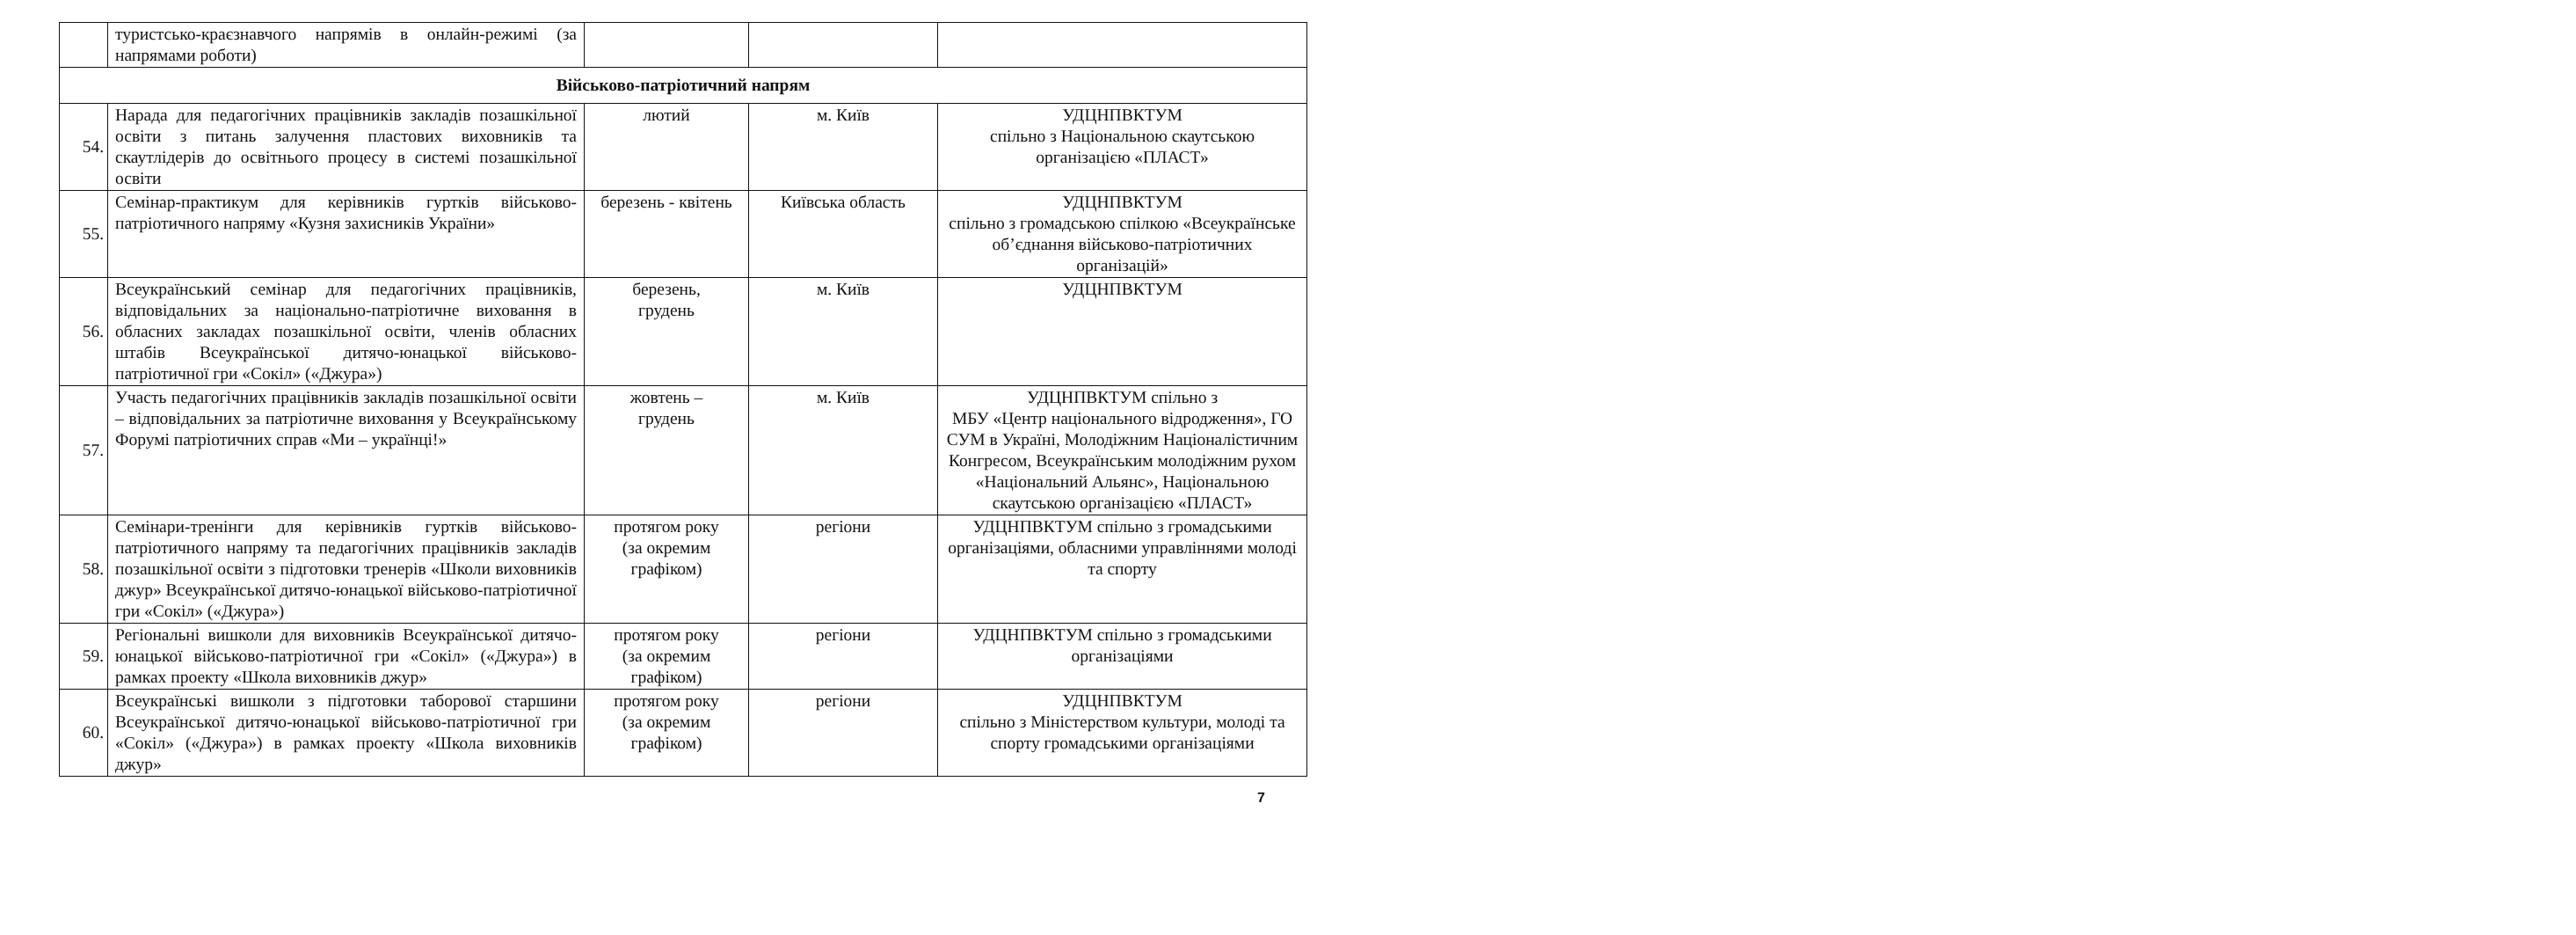| | туристсько-краєзнавчого напрямів в онлайн-режимі (за напрямами роботи) | | | |
| Військово-патріотичний напрям | | | | |
| 54. | Нарада для педагогічних працівників закладів позашкільної освіти з питань залучення пластових виховників та скаутлідерів до освітнього процесу в системі позашкільної освіти | лютий | м. Київ | УДЦНПВКТУМ спільно з Національною скаутською організацією «ПЛАСТ» |
| 55. | Семінар-практикум для керівників гуртків військово-патріотичного напряму «Кузня захисників України» | березень - квітень | Київська область | УДЦНПВКТУМ спільно з громадською спілкою «Всеукраїнське об’єднання військово-патріотичних організацій» |
| 56. | Всеукраїнський семінар для педагогічних працівників, відповідальних за національно-патріотичне виховання в обласних закладах позашкільної освіти, членів обласних штабів Всеукраїнської дитячо-юнацької військово-патріотичної гри «Сокіл» («Джура») | березень, грудень | м. Київ | УДЦНПВКТУМ |
| 57. | Участь педагогічних працівників закладів позашкільної освіти – відповідальних за патріотичне виховання у Всеукраїнському Форумі патріотичних справ «Ми – українці!» | жовтень – грудень | м. Київ | УДЦНПВКТУМ спільно з МБУ «Центр національного відродження», ГО СУМ в Україні, Молодіжним Націоналістичним Конгресом, Всеукраїнським молодіжним рухом «Національний Альянс», Національною скаутською організацією «ПЛАСТ» |
| 58. | Семінари-тренінги для керівників гуртків військово-патріотичного напряму та педагогічних працівників закладів позашкільної освіти з підготовки тренерів «Школи виховників джур» Всеукраїнської дитячо-юнацької військово-патріотичної гри «Сокіл» («Джура») | протягом року (за окремим графіком) | регіони | УДЦНПВКТУМ спільно з громадськими організаціями, обласними управліннями молоді та спорту |
| 59. | Регіональні вишколи для виховників Всеукраїнської дитячо-юнацької військово-патріотичної гри «Сокіл» («Джура») в рамках проекту «Школа виховників джур» | протягом року (за окремим графіком) | регіони | УДЦНПВКТУМ спільно з громадськими організаціями |
| 60. | Всеукраїнські вишколи з підготовки таборової старшини Всеукраїнської дитячо-юнацької військово-патріотичної гри «Сокіл» («Джура») в рамках проекту «Школа виховників джур» | протягом року (за окремим графіком) | регіони | УДЦНПВКТУМ спільно з Міністерством культури, молоді та спорту громадськими організаціями |
7